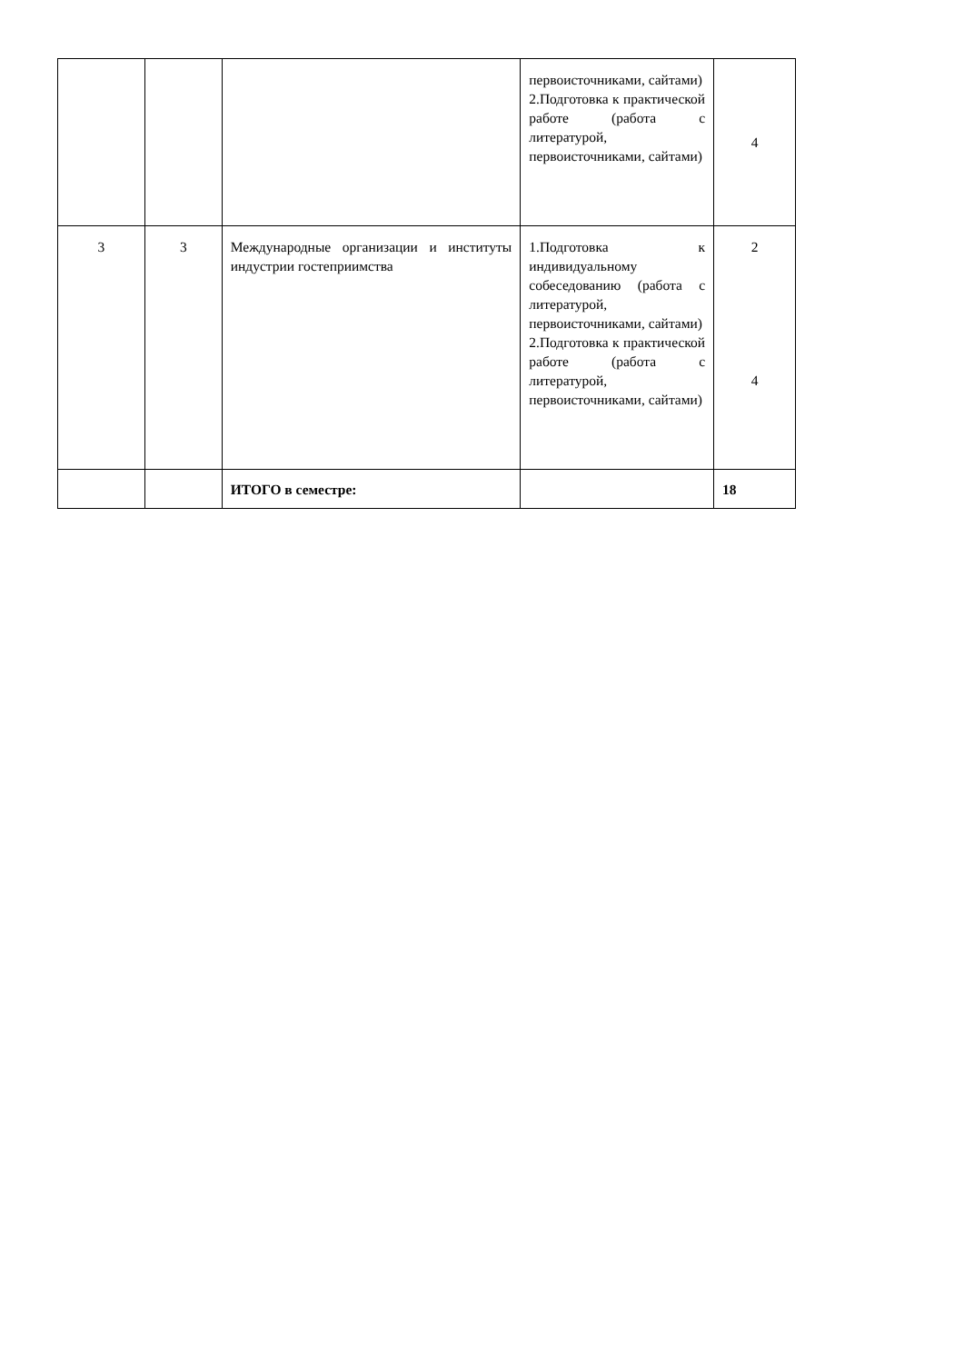| | | | первоисточниками, сайтами) 2.Подготовка к практической работе (работа с литературой, первоисточниками, сайтами) | 4 |
| 3 | 3 | Международные организации и институты индустрии гостеприимства | 1.Подготовка к индивидуальному собеседованию (работа с литературой, первоисточниками, сайтами) 2.Подготовка к практической работе (работа с литературой, первоисточниками, сайтами) | 2 4 |
| | | ИТОГО в семестре: | | 18 |